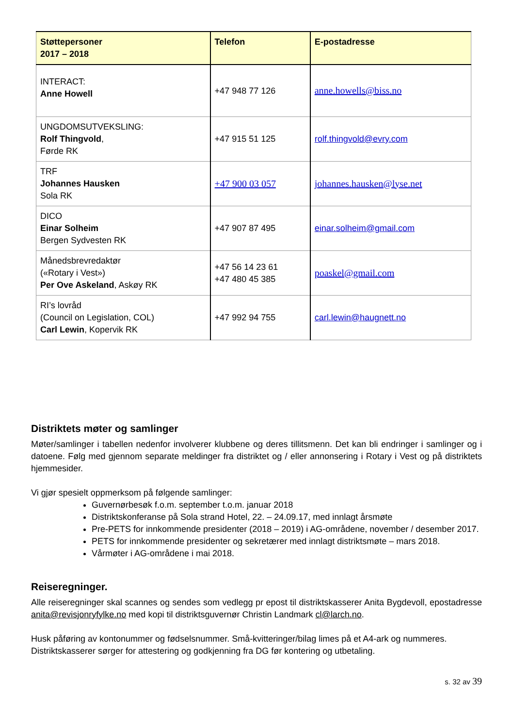| Støttepersoner 2017 – 2018 | Telefon | E-postadresse |
| --- | --- | --- |
| INTERACT: Anne Howell | +47 948 77 126 | anne.howells@biss.no |
| UNGDOMSUTVEKSLING: Rolf Thingvold , Førde RK | +47 915 51 125 | rolf.thingvold@evry.com |
| TRF Johannes Hausken Sola RK | +47 900 03 057 | johannes.hausken@lyse.net |
| DICO Einar Solheim Bergen Sydvesten RK | +47 907 87 495 | einar.solheim@gmail.com |
| Månedsbrevredaktør («Rotary i Vest») Per Ove Askeland , Askøy RK | +47 56 14 23 61 +47 480 45 385 | poaskel@gmail.com |
| RI’s lovråd (Council on Legislation, COL) Carl Lewin , Kopervik RK | +47 992 94 755 | carl.lewin@haugnett.no |
Distriktets møter og samlinger
Møter/samlinger i tabellen nedenfor involverer klubbene og deres tillitsmenn. Det kan bli endringer i samlinger og i datoene. Følg med gjennom separate meldinger fra distriktet og / eller annonsering i Rotary i Vest og på distriktets hjemmesider.
Vi gjør spesielt oppmerksom på følgende samlinger:
Guvernørbesøk f.o.m. september t.o.m. januar 2018
Distriktskonferanse på Sola strand Hotel, 22. – 24.09.17, med innlagt årsmøte
Pre-PETS for innkommende presidenter (2018 – 2019) i AG-områdene, november / desember 2017.
PETS for innkommende presidenter og sekretærer med innlagt distriktsmøte – mars 2018.
Vårmøter i AG-områdene i mai 2018.
Reiseregninger.
Alle reiseregninger skal scannes og sendes som vedlegg pr epost til distriktskasserer Anita Bygdevoll, epostadresse anita@revisjonryfylke.no med kopi til distriktsguvernør Christin Landmark cl@larch.no.
Husk påføring av kontonummer og fødselsnummer. Små-kvitteringer/bilag limes på et A4-ark og nummeres.
Distriktskasserer sørger for attestering og godkjenning fra DG før kontering og utbetaling.
s. 32 av 39